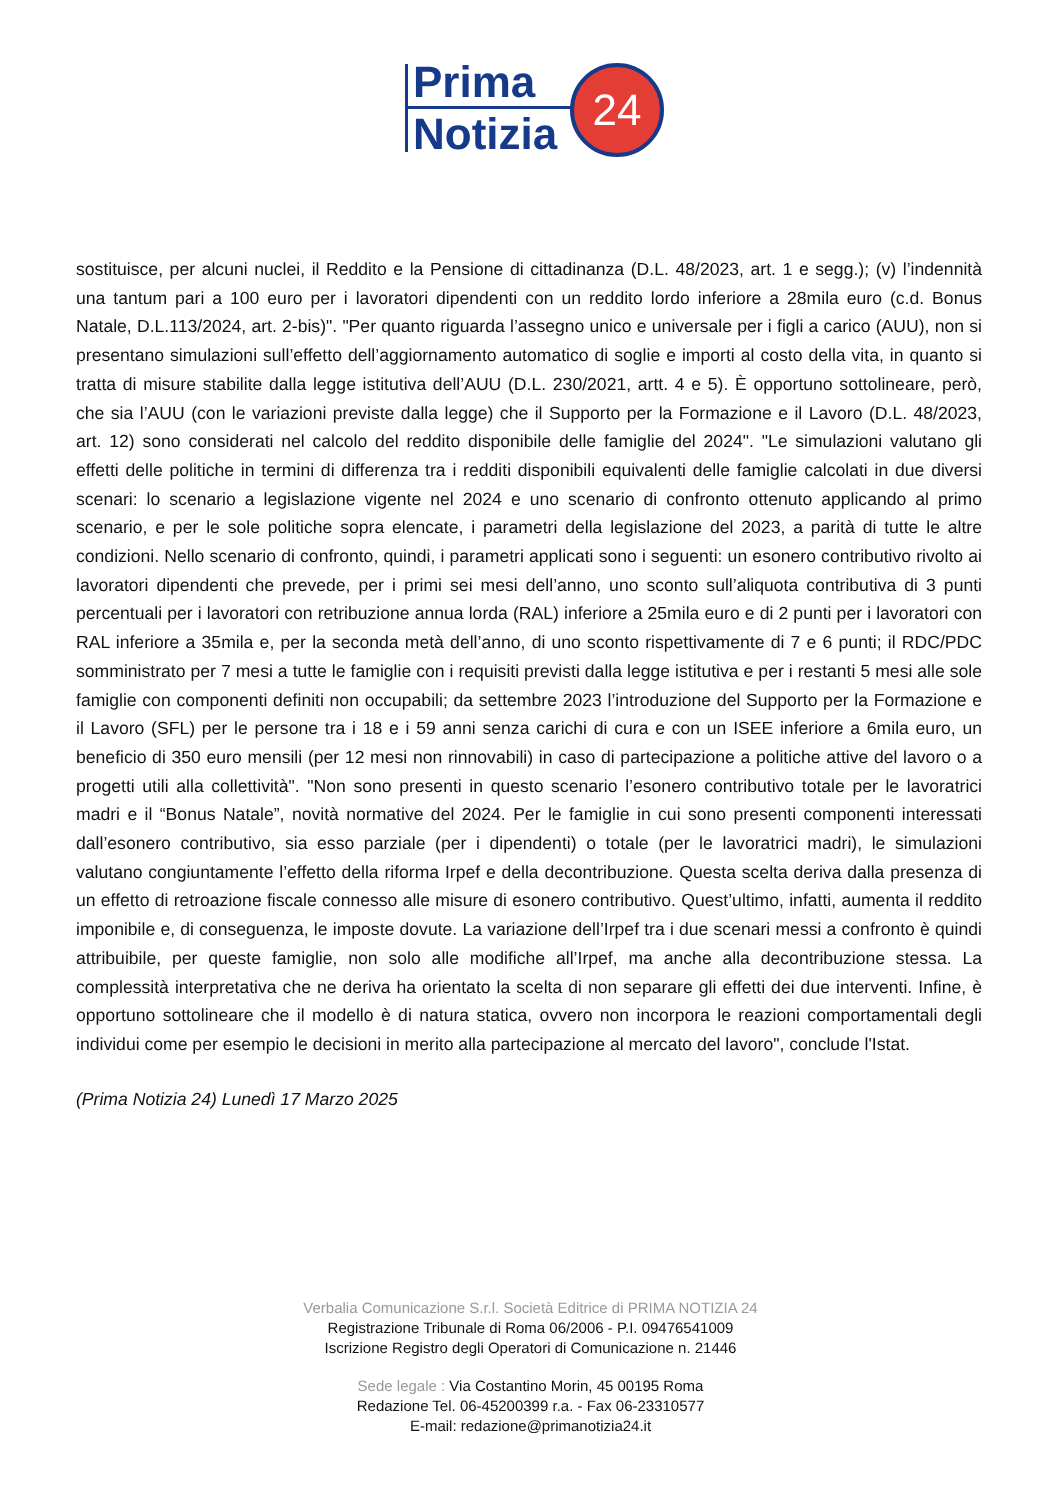Prima
Notizia
24
sostituisce, per alcuni nuclei, il Reddito e la Pensione di cittadinanza (D.L. 48/2023, art. 1 e segg.); (v) l’indennità una tantum pari a 100 euro per i lavoratori dipendenti con un reddito lordo inferiore a 28mila euro (c.d. Bonus Natale, D.L.113/2024, art. 2-bis)". "Per quanto riguarda l’assegno unico e universale per i figli a carico (AUU), non si presentano simulazioni sull’effetto dell’aggiornamento automatico di soglie e importi al costo della vita, in quanto si tratta di misure stabilite dalla legge istitutiva dell’AUU (D.L. 230/2021, artt. 4 e 5). È opportuno sottolineare, però, che sia l’AUU (con le variazioni previste dalla legge) che il Supporto per la Formazione e il Lavoro (D.L. 48/2023, art. 12) sono considerati nel calcolo del reddito disponibile delle famiglie del 2024". "Le simulazioni valutano gli effetti delle politiche in termini di differenza tra i redditi disponibili equivalenti delle famiglie calcolati in due diversi scenari: lo scenario a legislazione vigente nel 2024 e uno scenario di confronto ottenuto applicando al primo scenario, e per le sole politiche sopra elencate, i parametri della legislazione del 2023, a parità di tutte le altre condizioni. Nello scenario di confronto, quindi, i parametri applicati sono i seguenti: un esonero contributivo rivolto ai lavoratori dipendenti che prevede, per i primi sei mesi dell’anno, uno sconto sull’aliquota contributiva di 3 punti percentuali per i lavoratori con retribuzione annua lorda (RAL) inferiore a 25mila euro e di 2 punti per i lavoratori con RAL inferiore a 35mila e, per la seconda metà dell’anno, di uno sconto rispettivamente di 7 e 6 punti; il RDC/PDC somministrato per 7 mesi a tutte le famiglie con i requisiti previsti dalla legge istitutiva e per i restanti 5 mesi alle sole famiglie con componenti definiti non occupabili; da settembre 2023 l’introduzione del Supporto per la Formazione e il Lavoro (SFL) per le persone tra i 18 e i 59 anni senza carichi di cura e con un ISEE inferiore a 6mila euro, un beneficio di 350 euro mensili (per 12 mesi non rinnovabili) in caso di partecipazione a politiche attive del lavoro o a progetti utili alla collettività". "Non sono presenti in questo scenario l’esonero contributivo totale per le lavoratrici madri e il “Bonus Natale”, novità normative del 2024. Per le famiglie in cui sono presenti componenti interessati dall’esonero contributivo, sia esso parziale (per i dipendenti) o totale (per le lavoratrici madri), le simulazioni valutano congiuntamente l’effetto della riforma Irpef e della decontribuzione. Questa scelta deriva dalla presenza di un effetto di retroazione fiscale connesso alle misure di esonero contributivo. Quest’ultimo, infatti, aumenta il reddito imponibile e, di conseguenza, le imposte dovute. La variazione dell’Irpef tra i due scenari messi a confronto è quindi attribuibile, per queste famiglie, non solo alle modifiche all’Irpef, ma anche alla decontribuzione stessa. La complessità interpretativa che ne deriva ha orientato la scelta di non separare gli effetti dei due interventi. Infine, è opportuno sottolineare che il modello è di natura statica, ovvero non incorpora le reazioni comportamentali degli individui come per esempio le decisioni in merito alla partecipazione al mercato del lavoro", conclude l'Istat.
(Prima Notizia 24) Lunedì 17 Marzo 2025
Verbalia Comunicazione S.r.l. Società Editrice di PRIMA NOTIZIA 24
Registrazione Tribunale di Roma 06/2006 - P.I. 09476541009
Iscrizione Registro degli Operatori di Comunicazione n. 21446
Sede legale : Via Costantino Morin, 45 00195 Roma
Redazione Tel. 06-45200399 r.a. - Fax 06-23310577
E-mail: redazione@primanotizia24.it